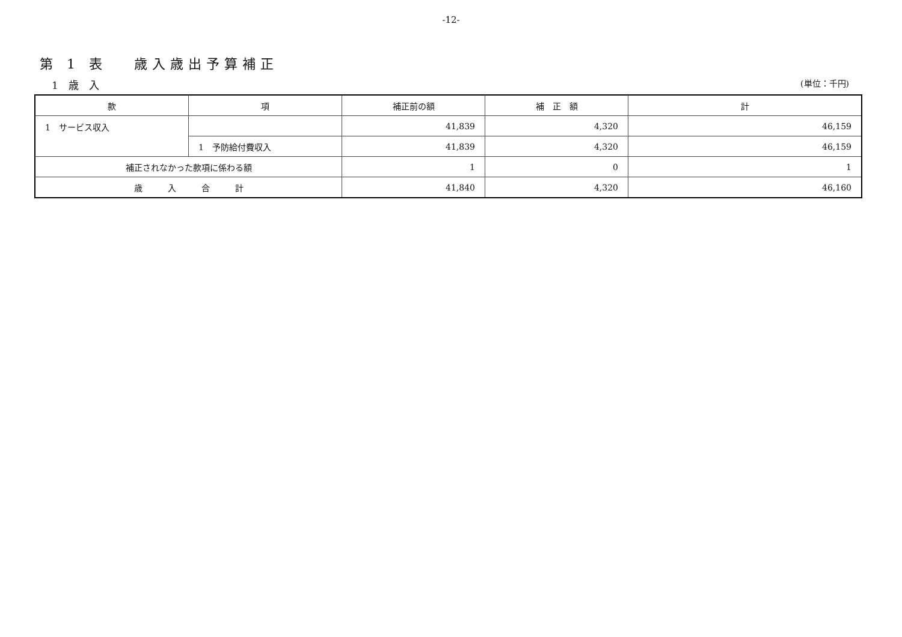-12-
第 1 表　 歳入歳出予算補正
1　歳　入 (単位：千円)
| 款 | 項 | 補正前の額 | 補 正 額 | 計 |
| --- | --- | --- | --- | --- |
| 1 サービス収入 | | 41,839 | 4,320 | 46,159 |
| | 1 予防給付費収入 | 41,839 | 4,320 | 46,159 |
| 補正されなかった款項に係わる額 | | 1 | 0 | 1 |
| 歳 入 合 計 | | 41,840 | 4,320 | 46,160 |